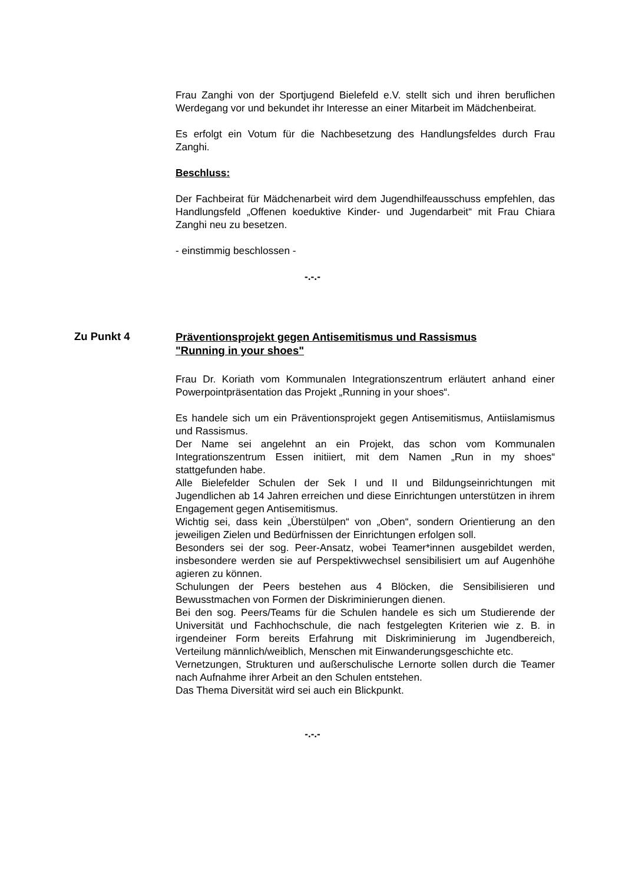Frau Zanghi von der Sportjugend Bielefeld e.V. stellt sich und ihren beruflichen Werdegang vor und bekundet ihr Interesse an einer Mitarbeit im Mädchenbeirat.
Es erfolgt ein Votum für die Nachbesetzung des Handlungsfeldes durch Frau Zanghi.
Beschluss:
Der Fachbeirat für Mädchenarbeit wird dem Jugendhilfeausschuss empfehlen, das Handlungsfeld „Offenen koeduktive Kinder- und Jugendarbeit“ mit Frau Chiara Zanghi neu zu besetzen.
- einstimmig beschlossen -
-.-.-
Zu Punkt 4
Präventionsprojekt gegen Antisemitismus und Rassismus
"Running in your shoes"
Frau Dr. Koriath vom Kommunalen Integrationszentrum erläutert anhand einer Powerpointpräsentation das Projekt „Running in your shoes“.
Es handele sich um ein Präventionsprojekt gegen Antisemitismus, Antiislamismus und Rassismus.
Der Name sei angelehnt an ein Projekt, das schon vom Kommunalen Integrationszentrum Essen initiiert, mit dem Namen „Run in my shoes“ stattgefunden habe.
Alle Bielefelder Schulen der Sek I und II und Bildungseinrichtungen mit Jugendlichen ab 14 Jahren erreichen und diese Einrichtungen unterstützen in ihrem Engagement gegen Antisemitismus.
Wichtig sei, dass kein „Überstülpen“ von „Oben“, sondern Orientierung an den jeweiligen Zielen und Bedürfnissen der Einrichtungen erfolgen soll.
Besonders sei der sog. Peer-Ansatz, wobei Teamer*innen ausgebildet werden, insbesondere werden sie auf Perspektivwechsel sensibilisiert um auf Augenhöhe agieren zu können.
Schulungen der Peers bestehen aus 4 Blöcken, die Sensibilisieren und Bewusstmachen von Formen der Diskriminierungen dienen.
Bei den sog. Peers/Teams für die Schulen handele es sich um Studierende der Universität und Fachhochschule, die nach festgelegten Kriterien wie z. B. in irgendeiner Form bereits Erfahrung mit Diskriminierung im Jugendbereich, Verteilung männlich/weiblich, Menschen mit Einwanderungsgeschichte etc.
Vernetzungen, Strukturen und außerschulische Lernorte sollen durch die Teamer nach Aufnahme ihrer Arbeit an den Schulen entstehen.
Das Thema Diversität wird sei auch ein Blickpunkt.
-.-.-